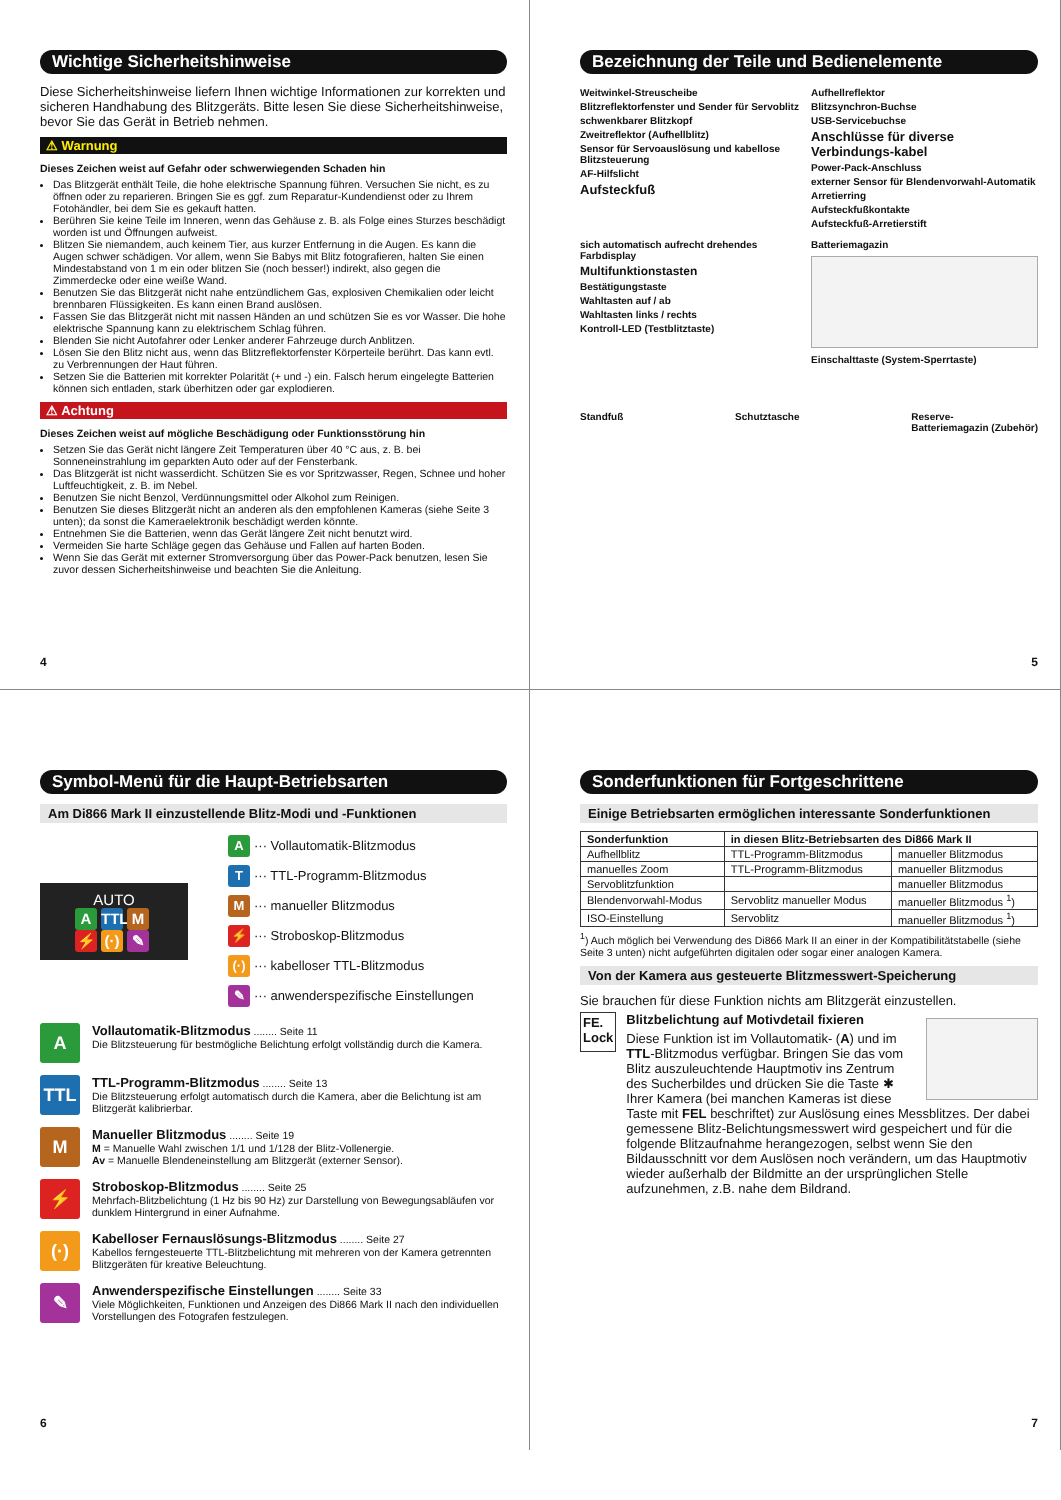Wichtige Sicherheitshinweise
Diese Sicherheitshinweise liefern Ihnen wichtige Informationen zur korrekten und sicheren Handhabung des Blitzgeräts. Bitte lesen Sie diese Sicherheitshinweise, bevor Sie das Gerät in Betrieb nehmen.
⚠ Warnung
Dieses Zeichen weist auf Gefahr oder schwerwiegenden Schaden hin
Das Blitzgerät enthält Teile, die hohe elektrische Spannung führen. Versuchen Sie nicht, es zu öffnen oder zu reparieren. Bringen Sie es ggf. zum Reparatur-Kundendienst oder zu Ihrem Fotohändler, bei dem Sie es gekauft hatten.
Berühren Sie keine Teile im Inneren, wenn das Gehäuse z. B. als Folge eines Sturzes beschädigt worden ist und Öffnungen aufweist.
Blitzen Sie niemandem, auch keinem Tier, aus kurzer Entfernung in die Augen. Es kann die Augen schwer schädigen. Vor allem, wenn Sie Babys mit Blitz fotografieren, halten Sie einen Mindestabstand von 1 m ein oder blitzen Sie (noch besser!) indirekt, also gegen die Zimmerdecke oder eine weiße Wand.
Benutzen Sie das Blitzgerät nicht nahe entzündlichem Gas, explosiven Chemikalien oder leicht brennbaren Flüssigkeiten. Es kann einen Brand auslösen.
Fassen Sie das Blitzgerät nicht mit nassen Händen an und schützen Sie es vor Wasser. Die hohe elektrische Spannung kann zu elektrischem Schlag führen.
Blenden Sie nicht Autofahrer oder Lenker anderer Fahrzeuge durch Anblitzen.
Lösen Sie den Blitz nicht aus, wenn das Blitzreflektorfenster Körperteile berührt. Das kann evtl. zu Verbrennungen der Haut führen.
Setzen Sie die Batterien mit korrekter Polarität (+ und -) ein. Falsch herum eingelegte Batterien können sich entladen, stark überhitzen oder gar explodieren.
⚠ Achtung
Dieses Zeichen weist auf mögliche Beschädigung oder Funktionsstörung hin
Setzen Sie das Gerät nicht längere Zeit Temperaturen über 40 °C aus, z. B. bei Sonneneinstrahlung im geparkten Auto oder auf der Fensterbank.
Das Blitzgerät ist nicht wasserdicht. Schützen Sie es vor Spritzwasser, Regen, Schnee und hoher Luftfeuchtigkeit, z. B. im Nebel.
Benutzen Sie nicht Benzol, Verdünnungsmittel oder Alkohol zum Reinigen.
Benutzen Sie dieses Blitzgerät nicht an anderen als den empfohlenen Kameras (siehe Seite 3 unten); da sonst die Kameraelektronik beschädigt werden könnte.
Entnehmen Sie die Batterien, wenn das Gerät längere Zeit nicht benutzt wird.
Vermeiden Sie harte Schläge gegen das Gehäuse und Fallen auf harten Boden.
Wenn Sie das Gerät mit externer Stromversorgung über das Power-Pack benutzen, lesen Sie zuvor dessen Sicherheitshinweise und beachten Sie die Anleitung.
4
Bezeichnung der Teile und Bedienelemente
Weitwinkel-Streuscheibe
Blitzreflektorfenster und Sender für Servoblitz
schwenkbarer Blitzkopf
Zweitreflektor (Aufhellblitz)
Sensor für Servoauslösung und kabellose Blitzsteuerung
AF-Hilfslicht
Aufsteckfuß
Aufhellreflektor
Blitzsynchron-Buchse
USB-Servicebuchse
Anschlüsse für diverse Verbindungs-kabel
Power-Pack-Anschluss
externer Sensor für Blendenvorwahl-Automatik
Arretierring
Aufsteckfußkontakte
Aufsteckfuß-Arretierstift
sich automatisch aufrecht drehendes Farbdisplay
Multifunktionstasten
Bestätigungstaste
Wahltasten auf / ab
Wahltasten links / rechts
Kontroll-LED (Testblitztaste)
Batteriemagazin
Einschalttaste (System-Sperrtaste)
Standfuß Schutztasche Reserve-
Batteriemagazin (Zubehör)
5
Symbol-Menü für die Haupt-Betriebsarten
Am Di866 Mark II einzustellende Blitz-Modi und -Funktionen
AUTO
A TTL M
⚡ (·) ✎
A ··· Vollautomatik-Blitzmodus
T ··· TTL-Programm-Blitzmodus
M ··· manueller Blitzmodus
⚡ ··· Stroboskop-Blitzmodus
(·) ··· kabelloser TTL-Blitzmodus
✎ ··· anwenderspezifische Einstellungen
A
Vollautomatik-Blitzmodus ........ Seite 11
Die Blitzsteuerung für bestmögliche Belichtung erfolgt vollständig durch die Kamera.
TTL
TTL-Programm-Blitzmodus ........ Seite 13
Die Blitzsteuerung erfolgt automatisch durch die Kamera, aber die Belichtung ist am Blitzgerät kalibrierbar.
M
Manueller Blitzmodus ........ Seite 19
M = Manuelle Wahl zwischen 1/1 und 1/128 der Blitz-Vollenergie.
Av = Manuelle Blendeneinstellung am Blitzgerät (externer Sensor).
⚡
Stroboskop-Blitzmodus ........ Seite 25
Mehrfach-Blitzbelichtung (1 Hz bis 90 Hz) zur Darstellung von Bewegungsabläufen vor dunklem Hintergrund in einer Aufnahme.
(·)
Kabelloser Fernauslösungs-Blitzmodus ........ Seite 27
Kabellos ferngesteuerte TTL-Blitzbelichtung mit mehreren von der Kamera getrennten Blitzgeräten für kreative Beleuchtung.
✎
Anwenderspezifische Einstellungen ........ Seite 33
Viele Möglichkeiten, Funktionen und Anzeigen des Di866 Mark II nach den individuellen Vorstellungen des Fotografen festzulegen.
6
Sonderfunktionen für Fortgeschrittene
Einige Betriebsarten ermöglichen interessante Sonderfunktionen
| Sonderfunktion | in diesen Blitz-Betriebsarten des Di866 Mark II | |
| --- | --- | --- |
| Aufhellblitz | TTL-Programm-Blitzmodus | manueller Blitzmodus |
| manuelles Zoom | TTL-Programm-Blitzmodus | manueller Blitzmodus |
| Servoblitzfunktion | | manueller Blitzmodus |
| Blendenvorwahl-Modus | Servoblitz manueller Modus | manueller Blitzmodus <sup>1</sup>) |
| ISO-Einstellung | Servoblitz | manueller Blitzmodus <sup>1</sup>) |
<sup>1</sup>) Auch möglich bei Verwendung des Di866 Mark II an einer in der Kompatibilitätstabelle (siehe Seite 3 unten) nicht aufgeführten digitalen oder sogar einer analogen Kamera.
Von der Kamera aus gesteuerte Blitzmesswert-Speicherung
Sie brauchen für diese Funktion nichts am Blitzgerät einzustellen.
FE.
Lock
Blitzbelichtung auf Motivdetail fixieren
Diese Funktion ist im Vollautomatik- (A) und im TTL-Blitzmodus verfügbar. Bringen Sie das vom Blitz auszuleuchtende Hauptmotiv ins Zentrum des Sucherbildes und drücken Sie die Taste ✱ Ihrer Kamera (bei manchen Kameras ist diese Taste mit FEL beschriftet) zur Auslösung eines Messblitzes. Der dabei gemessene Blitz-Belichtungsmesswert wird gespeichert und für die folgende Blitzaufnahme herangezogen, selbst wenn Sie den Bildausschnitt vor dem Auslösen noch verändern, um das Hauptmotiv wieder außerhalb der Bildmitte an der ursprünglichen Stelle aufzunehmen, z.B. nahe dem Bildrand.
7